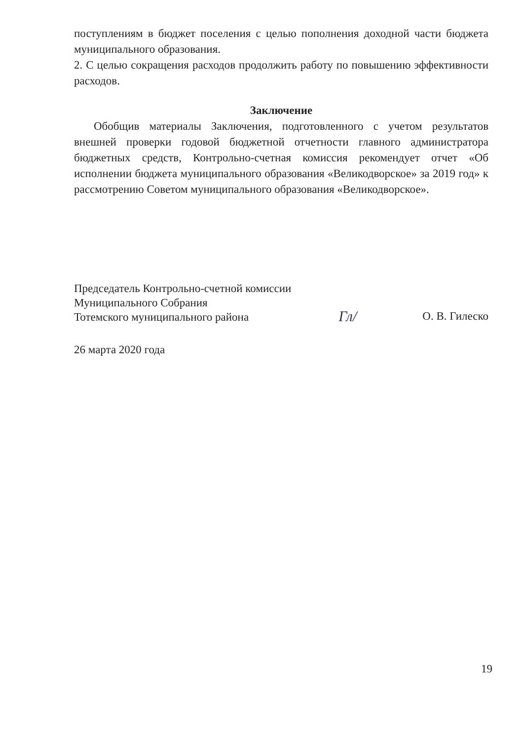поступлениям в бюджет поселения с целью пополнения доходной части бюджета муниципального образования.
2. С целью сокращения расходов продолжить работу по повышению эффективности расходов.
Заключение
Обобщив материалы Заключения, подготовленного с учетом результатов внешней проверки годовой бюджетной отчетности главного администратора бюджетных средств, Контрольно-счетная комиссия рекомендует отчет «Об исполнении бюджета муниципального образования «Великодворское» за 2019 год» к рассмотрению Советом муниципального образования «Великодворское».
Председатель Контрольно-счетной комиссии
Муниципального Собрания
Тотемского муниципального района
Гл/
О. В. Гилеско
26 марта 2020 года
19